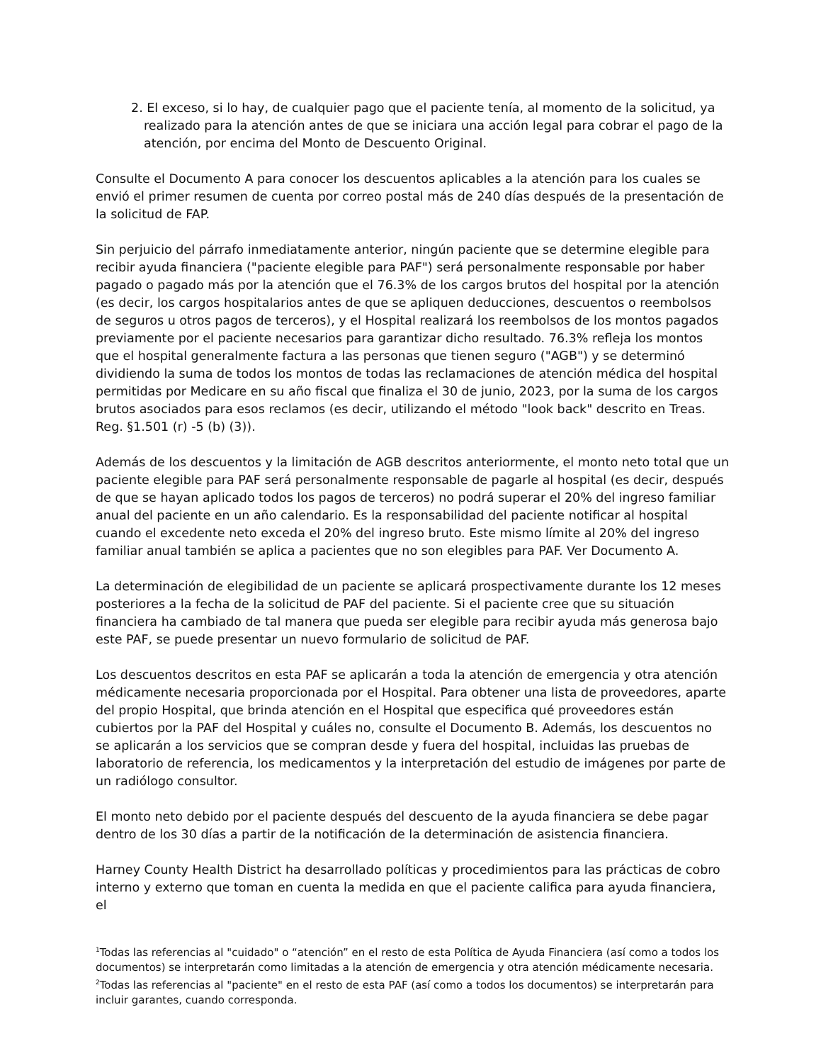2. El exceso, si lo hay, de cualquier pago que el paciente tenía, al momento de la solicitud, ya realizado para la atención antes de que se iniciara una acción legal para cobrar el pago de la atención, por encima del Monto de Descuento Original.
Consulte el Documento A para conocer los descuentos aplicables a la atención para los cuales se envió el primer resumen de cuenta por correo postal más de 240 días después de la presentación de la solicitud de FAP.
Sin perjuicio del párrafo inmediatamente anterior, ningún paciente que se determine elegible para recibir ayuda financiera ("paciente elegible para PAF") será personalmente responsable por haber pagado o pagado más por la atención que el 76.3% de los cargos brutos del hospital por la atención (es decir, los cargos hospitalarios antes de que se apliquen deducciones, descuentos o reembolsos de seguros u otros pagos de terceros), y el Hospital realizará los reembolsos de los montos pagados previamente por el paciente necesarios para garantizar dicho resultado. 76.3% refleja los montos que el hospital generalmente factura a las personas que tienen seguro ("AGB") y se determinó dividiendo la suma de todos los montos de todas las reclamaciones de atención médica del hospital permitidas por Medicare en su año fiscal que finaliza el 30 de junio, 2023, por la suma de los cargos brutos asociados para esos reclamos (es decir, utilizando el método "look back" descrito en Treas. Reg. §1.501 (r) -5 (b) (3)).
Además de los descuentos y la limitación de AGB descritos anteriormente, el monto neto total que un paciente elegible para PAF será personalmente responsable de pagarle al hospital (es decir, después de que se hayan aplicado todos los pagos de terceros) no podrá superar el 20% del ingreso familiar anual del paciente en un año calendario. Es la responsabilidad del paciente notificar al hospital cuando el excedente neto exceda el 20% del ingreso bruto. Este mismo límite al 20% del ingreso familiar anual también se aplica a pacientes que no son elegibles para PAF. Ver Documento A.
La determinación de elegibilidad de un paciente se aplicará prospectivamente durante los 12 meses posteriores a la fecha de la solicitud de PAF del paciente. Si el paciente cree que su situación financiera ha cambiado de tal manera que pueda ser elegible para recibir ayuda más generosa bajo este PAF, se puede presentar un nuevo formulario de solicitud de PAF.
Los descuentos descritos en esta PAF se aplicarán a toda la atención de emergencia y otra atención médicamente necesaria proporcionada por el Hospital. Para obtener una lista de proveedores, aparte del propio Hospital, que brinda atención en el Hospital que especifica qué proveedores están cubiertos por la PAF del Hospital y cuáles no, consulte el Documento B. Además, los descuentos no se aplicarán a los servicios que se compran desde y fuera del hospital, incluidas las pruebas de laboratorio de referencia, los medicamentos y la interpretación del estudio de imágenes por parte de un radiólogo consultor.
El monto neto debido por el paciente después del descuento de la ayuda financiera se debe pagar dentro de los 30 días a partir de la notificación de la determinación de asistencia financiera.
Harney County Health District ha desarrollado políticas y procedimientos para las prácticas de cobro interno y externo que toman en cuenta la medida en que el paciente califica para ayuda financiera, el
<sup>1</sup> Todas las referencias al "cuidado" o “atención” en el resto de esta Política de Ayuda Financiera (así como a todos los documentos) se interpretarán como limitadas a la atención de emergencia y otra atención médicamente necesaria.
<sup>2</sup> Todas las referencias al "paciente" en el resto de esta PAF (así como a todos los documentos) se interpretarán para incluir garantes, cuando corresponda.